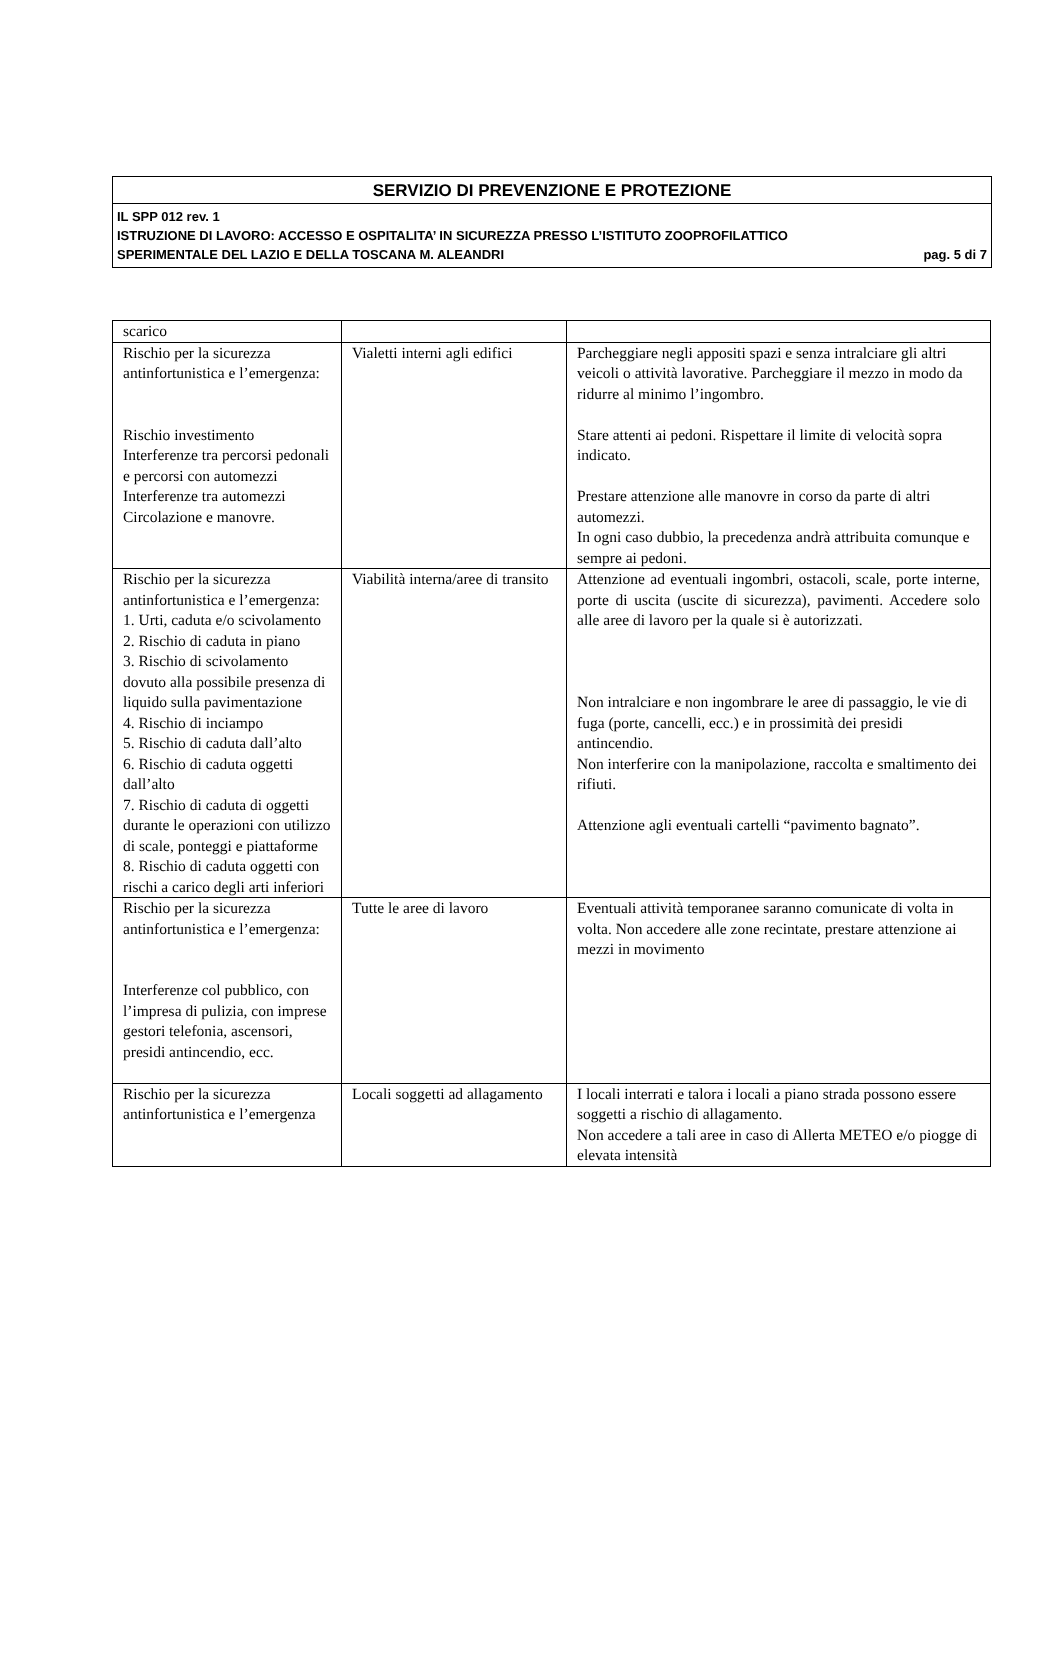SERVIZIO DI PREVENZIONE E PROTEZIONE
IL SPP 012 rev. 1
ISTRUZIONE DI LAVORO: ACCESSO E OSPITALITA’ IN SICUREZZA PRESSO L’ISTITUTO ZOOPROFILATTICO
SPERIMENTALE DEL LAZIO E DELLA TOSCANA M. ALEANDRI pag. 5 di 7
| scarico | | |
| Rischio per la sicurezza antinfortunistica e l’emergenza: Rischio investimento Interferenze tra percorsi pedonali e percorsi con automezzi Interferenze tra automezzi Circolazione e manovre. | Vialetti interni agli edifici | Parcheggiare negli appositi spazi e senza intralciare gli altri veicoli o attività lavorative. Parcheggiare il mezzo in modo da ridurre al minimo l’ingombro. Stare attenti ai pedoni. Rispettare il limite di velocità sopra indicato. Prestare attenzione alle manovre in corso da parte di altri automezzi. In ogni caso dubbio, la precedenza andrà attribuita comunque e sempre ai pedoni. |
| Rischio per la sicurezza antinfortunistica e l’emergenza: 1. Urti, caduta e/o scivolamento 2. Rischio di caduta in piano 3. Rischio di scivolamento dovuto alla possibile presenza di liquido sulla pavimentazione 4. Rischio di inciampo 5. Rischio di caduta dall’alto 6. Rischio di caduta oggetti dall’alto 7. Rischio di caduta di oggetti durante le operazioni con utilizzo di scale, ponteggi e piattaforme 8. Rischio di caduta oggetti con rischi a carico degli arti inferiori | Viabilità interna/aree di transito | Attenzione ad eventuali ingombri, ostacoli, scale, porte interne, porte di uscita (uscite di sicurezza), pavimenti. Accedere solo alle aree di lavoro per la quale si è autorizzati. Non intralciare e non ingombrare le aree di passaggio, le vie di fuga (porte, cancelli, ecc.) e in prossimità dei presidi antincendio. Non interferire con la manipolazione, raccolta e smaltimento dei rifiuti. Attenzione agli eventuali cartelli “pavimento bagnato”. |
| Rischio per la sicurezza antinfortunistica e l’emergenza: Interferenze col pubblico, con l’impresa di pulizia, con imprese gestori telefonia, ascensori, presidi antincendio, ecc. | Tutte le aree di lavoro | Eventuali attività temporanee saranno comunicate di volta in volta. Non accedere alle zone recintate, prestare attenzione ai mezzi in movimento |
| Rischio per la sicurezza antinfortunistica e l’emergenza | Locali soggetti ad allagamento | I locali interrati e talora i locali a piano strada possono essere soggetti a rischio di allagamento. Non accedere a tali aree in caso di Allerta METEO e/o piogge di elevata intensità |